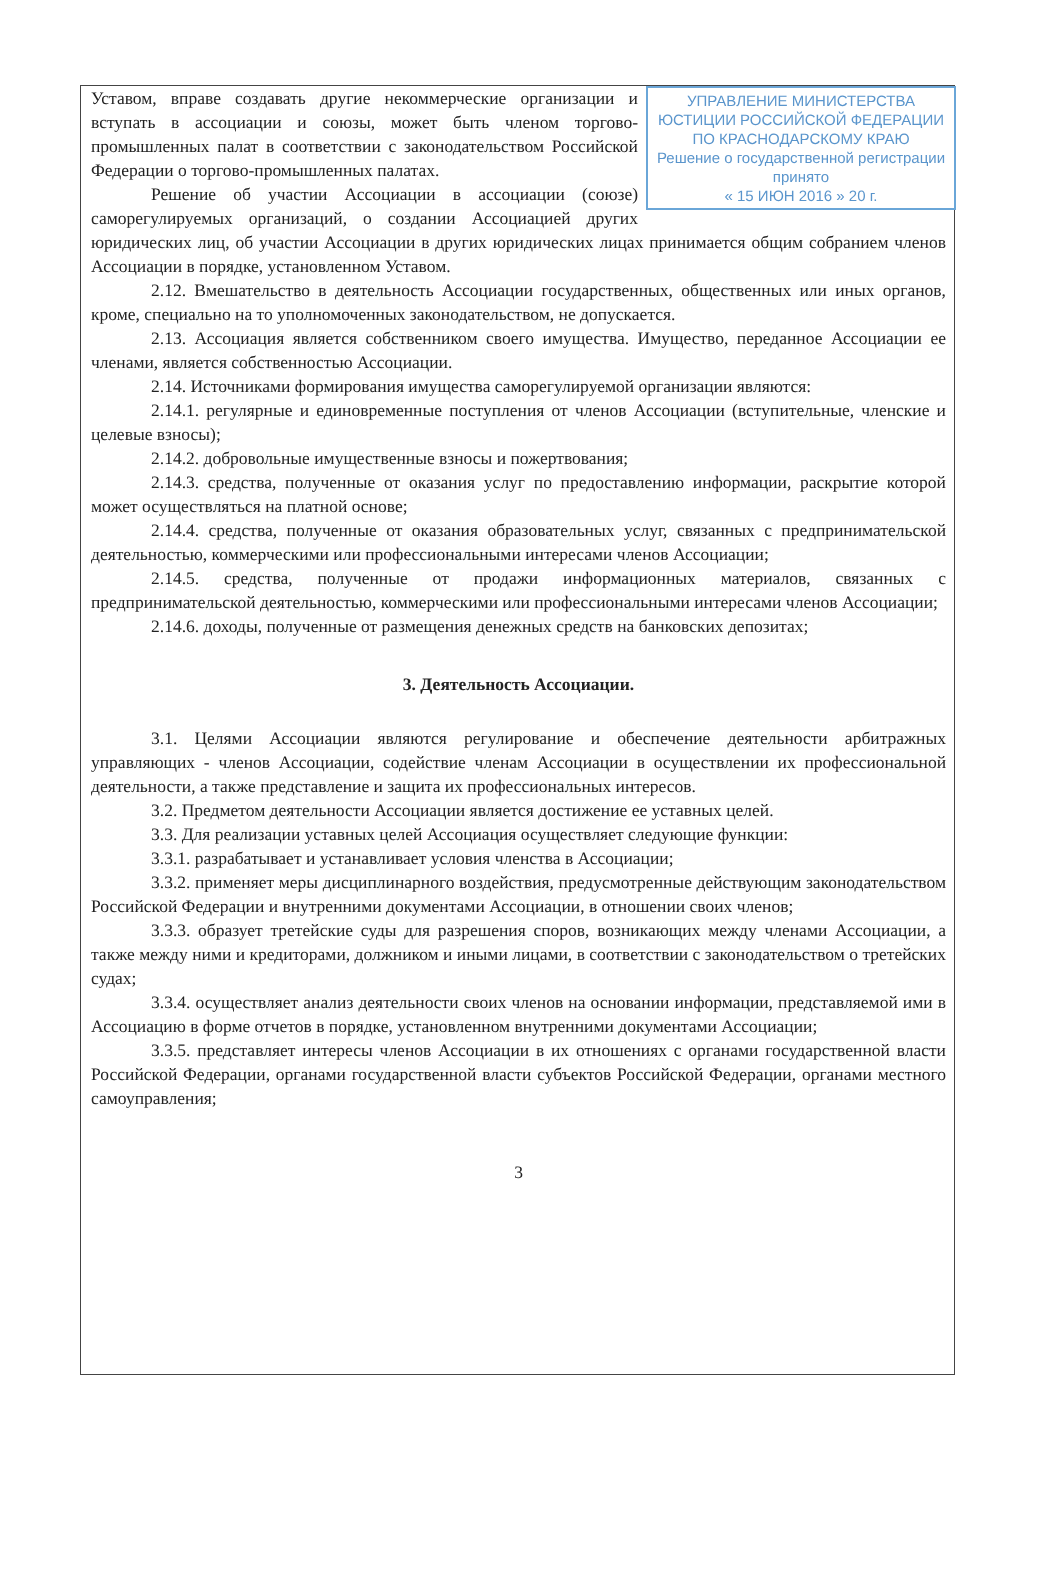УПРАВЛЕНИЕ МИНИСТЕРСТВА ЮСТИЦИИ РОССИЙСКОЙ ФЕДЕРАЦИИ ПО КРАСНОДАРСКОМУ КРАЮ
Решение о государственной регистрации принято
« 15 ИЮН 2016 » 20 г.
Уставом, вправе создавать другие некоммерческие организации и вступать в ассоциации и союзы, может быть членом торгово-промышленных палат в соответствии с законодательством Российской Федерации о торгово-промышленных палатах.
Решение об участии Ассоциации в ассоциации (союзе) саморегулируемых организаций, о создании Ассоциацией других юридических лиц, об участии Ассоциации в других юридических лицах принимается общим собранием членов Ассоциации в порядке, установленном Уставом.
2.12. Вмешательство в деятельность Ассоциации государственных, общественных или иных органов, кроме, специально на то уполномоченных законодательством, не допускается.
2.13. Ассоциация является собственником своего имущества. Имущество, переданное Ассоциации ее членами, является собственностью Ассоциации.
2.14. Источниками формирования имущества саморегулируемой организации являются:
2.14.1. регулярные и единовременные поступления от членов Ассоциации (вступительные, членские и целевые взносы);
2.14.2. добровольные имущественные взносы и пожертвования;
2.14.3. средства, полученные от оказания услуг по предоставлению информации, раскрытие которой может осуществляться на платной основе;
2.14.4. средства, полученные от оказания образовательных услуг, связанных с предпринимательской деятельностью, коммерческими или профессиональными интересами членов Ассоциации;
2.14.5. средства, полученные от продажи информационных материалов, связанных с предпринимательской деятельностью, коммерческими или профессиональными интересами членов Ассоциации;
2.14.6. доходы, полученные от размещения денежных средств на банковских депозитах;
3. Деятельность Ассоциации.
3.1. Целями Ассоциации являются регулирование и обеспечение деятельности арбитражных управляющих - членов Ассоциации, содействие членам Ассоциации в осуществлении их профессиональной деятельности, а также представление и защита их профессиональных интересов.
3.2. Предметом деятельности Ассоциации является достижение ее уставных целей.
3.3. Для реализации уставных целей Ассоциация осуществляет следующие функции:
3.3.1. разрабатывает и устанавливает условия членства в Ассоциации;
3.3.2. применяет меры дисциплинарного воздействия, предусмотренные действующим законодательством Российской Федерации и внутренними документами Ассоциации, в отношении своих членов;
3.3.3. образует третейские суды для разрешения споров, возникающих между членами Ассоциации, а также между ними и кредиторами, должником и иными лицами, в соответствии с законодательством о третейских судах;
3.3.4. осуществляет анализ деятельности своих членов на основании информации, представляемой ими в Ассоциацию в форме отчетов в порядке, установленном внутренними документами Ассоциации;
3.3.5. представляет интересы членов Ассоциации в их отношениях с органами государственной власти Российской Федерации, органами государственной власти субъектов Российской Федерации, органами местного самоуправления;
3